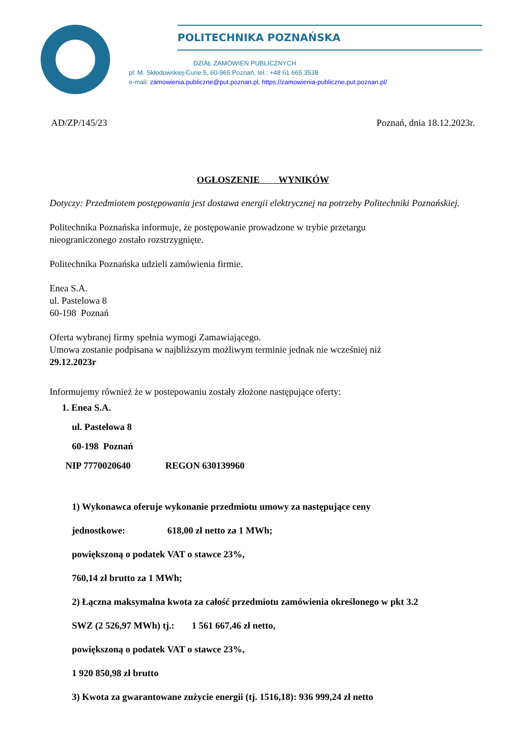POLITECHNIKA POZNAŃSKA
DZIAŁ ZAMÓWIEŃ PUBLICZNYCH
pl. M. Skłodowskiej-Curie 5, 60-965 Poznań, tel.: +48 61 665 3538
e-mail: zamowienia.publiczne@put.poznan.pl, https://zamowienia-publiczne.put.poznan.pl/
AD/ZP/145/23 Poznań, dnia 18.12.2023r.
OGŁOSZENIE WYNIKÓW
Dotyczy: Przedmiotem postępowania jest dostawa energii elektrycznej na potrzeby Politechniki Poznańskiej.
Politechnika Poznańska informuje, że postępowanie prowadzone w trybie przetargu
nieograniczonego zostało rozstrzygnięte.
Politechnika Poznańska udzieli zamówienia firmie.
Enea S.A.
ul. Pastelowa 8
60-198 Poznań
Oferta wybranej firmy spełnia wymogi Zamawiającego.
Umowa zostanie podpisana w najbliższym możliwym terminie jednak nie wcześniej niż
29.12.2023r
Informujemy również że w postepowaniu zostały złożone następujące oferty:
1. Enea S.A.
ul. Pastelowa 8
60-198 Poznań
NIP 7770020640 REGON 630139960
1) Wykonawca oferuje wykonanie przedmiotu umowy za następujące ceny
jednostkowe: 618,00 zł netto za 1 MWh;
powiększoną o podatek VAT o stawce 23%,
760,14 zł brutto za 1 MWh;
2) Łączna maksymalna kwota za całość przedmiotu zamówienia określonego w pkt 3.2
SWZ (2 526,97 MWh) tj.: 1 561 667,46 zł netto,
powiększoną o podatek VAT o stawce 23%,
1 920 850,98 zł brutto
3) Kwota za gwarantowane zużycie energii (tj. 1516,18): 936 999,24 zł netto